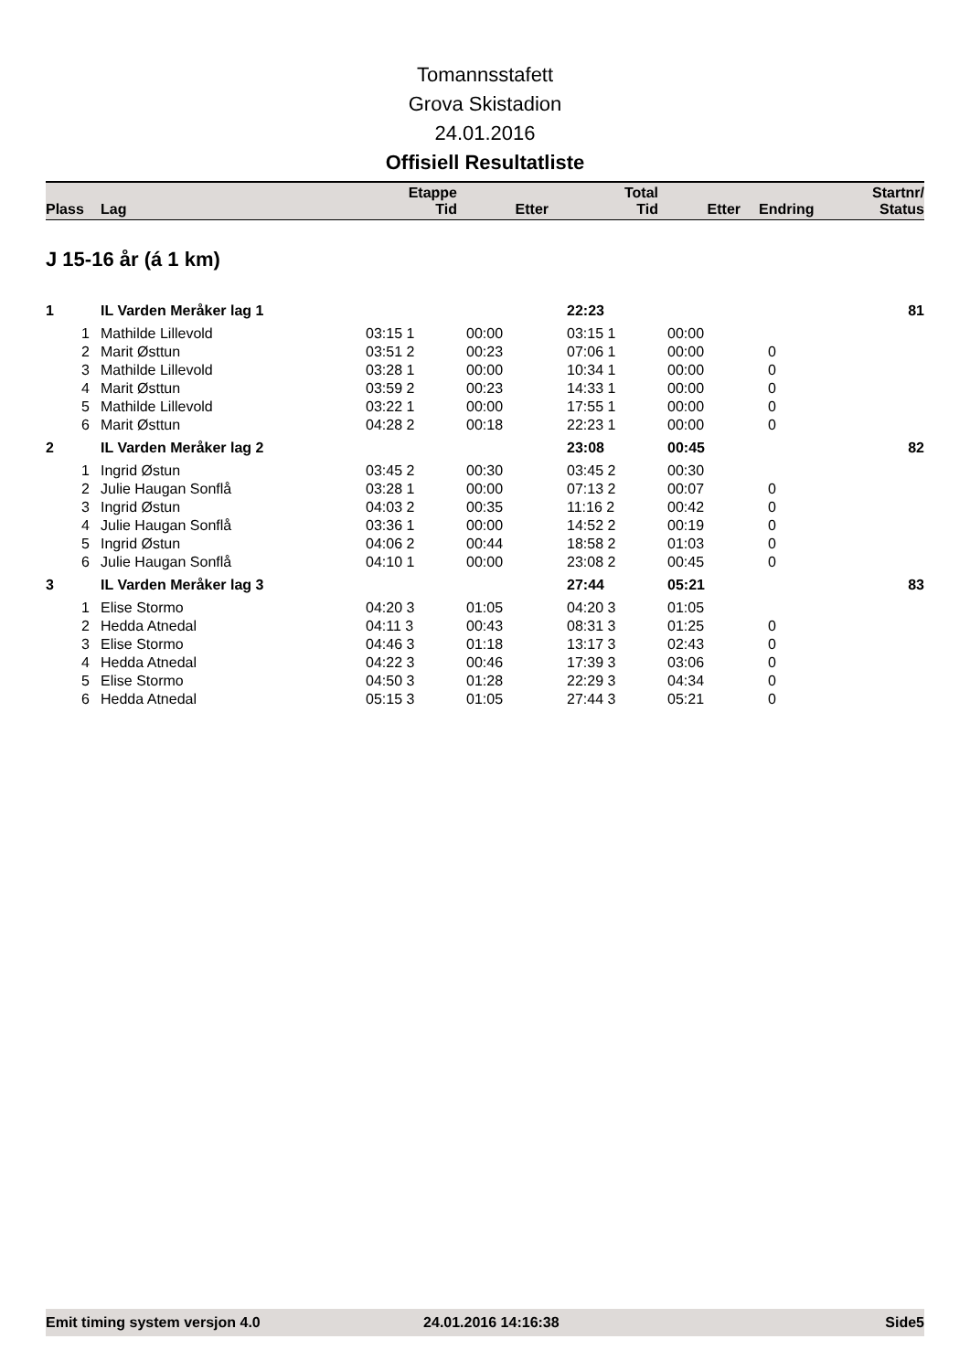Tomannsstafett
Grova Skistadion
24.01.2016
Offisiell Resultatliste
| Plass | Lag | Etappe Tid | Etter | Total Tid | Etter | Endring | Startnr/ Status |
| --- | --- | --- | --- | --- | --- | --- | --- |
J 15-16 år (á 1 km)
| 1 | IL Varden Meråker lag 1 | | | 22:23 | | | 81 |
| 1 | Mathilde Lillevold | 03:15 1 | 00:00 | 03:15 1 | 00:00 | | |
| 2 | Marit Østtun | 03:51 2 | 00:23 | 07:06 1 | 00:00 | 0 | |
| 3 | Mathilde Lillevold | 03:28 1 | 00:00 | 10:34 1 | 00:00 | 0 | |
| 4 | Marit Østtun | 03:59 2 | 00:23 | 14:33 1 | 00:00 | 0 | |
| 5 | Mathilde Lillevold | 03:22 1 | 00:00 | 17:55 1 | 00:00 | 0 | |
| 6 | Marit Østtun | 04:28 2 | 00:18 | 22:23 1 | 00:00 | 0 | |
| 2 | IL Varden Meråker lag 2 | | | 23:08 | 00:45 | | 82 |
| 1 | Ingrid Østun | 03:45 2 | 00:30 | 03:45 2 | 00:30 | | |
| 2 | Julie Haugan Sonflå | 03:28 1 | 00:00 | 07:13 2 | 00:07 | 0 | |
| 3 | Ingrid Østun | 04:03 2 | 00:35 | 11:16 2 | 00:42 | 0 | |
| 4 | Julie Haugan Sonflå | 03:36 1 | 00:00 | 14:52 2 | 00:19 | 0 | |
| 5 | Ingrid Østun | 04:06 2 | 00:44 | 18:58 2 | 01:03 | 0 | |
| 6 | Julie Haugan Sonflå | 04:10 1 | 00:00 | 23:08 2 | 00:45 | 0 | |
| 3 | IL Varden Meråker lag 3 | | | 27:44 | 05:21 | | 83 |
| 1 | Elise Stormo | 04:20 3 | 01:05 | 04:20 3 | 01:05 | | |
| 2 | Hedda Atnedal | 04:11 3 | 00:43 | 08:31 3 | 01:25 | 0 | |
| 3 | Elise Stormo | 04:46 3 | 01:18 | 13:17 3 | 02:43 | 0 | |
| 4 | Hedda Atnedal | 04:22 3 | 00:46 | 17:39 3 | 03:06 | 0 | |
| 5 | Elise Stormo | 04:50 3 | 01:28 | 22:29 3 | 04:34 | 0 | |
| 6 | Hedda Atnedal | 05:15 3 | 01:05 | 27:44 3 | 05:21 | 0 | |
Emit timing system versjon 4.0 24.01.2016 14:16:38 Side5